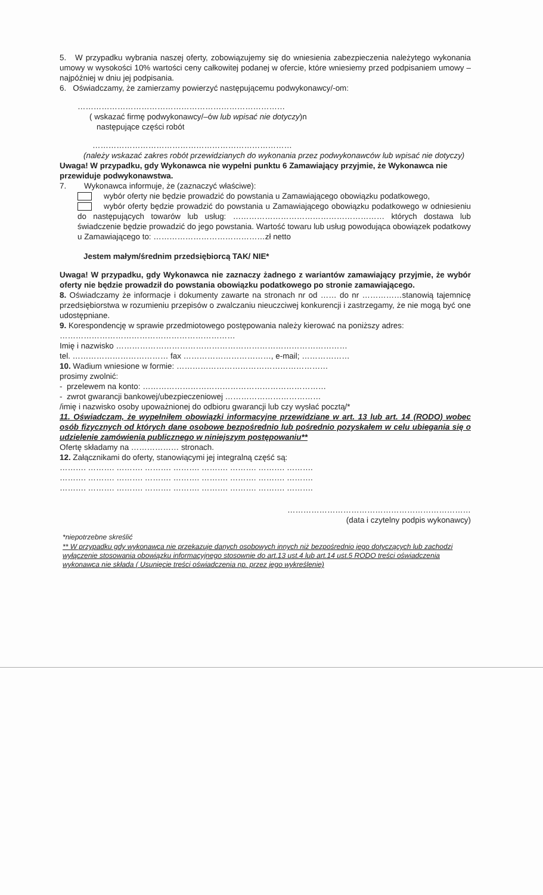5. W przypadku wybrania naszej oferty, zobowiązujemy się do wniesienia zabezpieczenia należytego wykonania umowy w wysokości 10% wartości ceny całkowitej podanej w ofercie, które wniesiemy przed podpisaniem umowy – najpóźniej w dniu jej podpisania.
6. Oświadczamy, że zamierzamy powierzyć następującemu podwykonawcy/-om:
……………………………………………………………………
( wskazać firmę podwykonawcy/–ów lub wpisać nie dotyczy)n
następujące części robót
…………………………………………………………………
(należy wskazać zakres robót przewidzianych do wykonania przez podwykonawców lub wpisać nie dotyczy)
Uwaga! W przypadku, gdy Wykonawca nie wypełni punktu 6 Zamawiający przyjmie, że Wykonawca nie przewiduje podwykonawstwa.
7. Wykonawca informuje, że (zaznaczyć właściwe):
wybór oferty nie będzie prowadzić do powstania u Zamawiającego obowiązku podatkowego,
wybór oferty będzie prowadzić do powstania u Zamawiającego obowiązku podatkowego w odniesieniu do następujących towarów lub usług: ………………………………………………… których dostawa lub świadczenie będzie prowadzić do jego powstania. Wartość towaru lub usług powodująca obowiązek podatkowy u Zamawiającego to: ……………………………………zł netto
Jestem małym/średnim przedsiębiorcą TAK/ NIE*
Uwaga! W przypadku, gdy Wykonawca nie zaznaczy żadnego z wariantów zamawiający przyjmie, że wybór oferty nie będzie prowadził do powstania obowiązku podatkowego po stronie zamawiającego.
8. Oświadczamy że informacje i dokumenty zawarte na stronach nr od …… do nr ……………stanowią tajemnicę przedsiębiorstwa w rozumieniu przepisów o zwalczaniu nieuczciwej konkurencji i zastrzegamy, że nie mogą być one udostępniane.
9. Korespondencję w sprawie przedmiotowego postępowania należy kierować na poniższy adres:
…………………………………………………………
Imię i nazwisko ……………………………………………………………………………
tel. ……………………………… fax ……………………………, e-mail; ………………
10. Wadium wniesione w formie: …………………………………………………
prosimy zwolnić:
- przelewem na konto: ……………………………………………………………
- zwrot gwarancji bankowej/ubezpieczeniowej ………………………………
/imię i nazwisko osoby upoważnionej do odbioru gwarancji lub czy wysłać pocztą/*
11. Oświadczam, że wypełniłem obowiązki informacyjne przewidziane w art. 13 lub art. 14 (RODO) wobec osób fizycznych od których dane osobowe bezpośrednio lub pośrednio pozyskałem w celu ubiegania się o udzielenie zamówienia publicznego w niniejszym postępowaniu**
Ofertę składamy na ……………… stronach.
12. Załącznikami do oferty, stanowiącymi jej integralną część są:
………. ………. ………. ………. ………. ………. ………. ………. ……….
………. ………. ………. ………. ………. ………. ………. ………. ……….
………. ………. ………. ………. ………. ………. ………. ………. ……….
……………………………………………………………
(data i czytelny podpis wykonawcy)
*niepotrzebne skreślić
** W przypadku gdy wykonawca nie przekazuje danych osobowych innych niż bezpośrednio jego dotyczących lub zachodzi wyłączenie stosowania obowiązku informacyjnego stosownie do art.13 ust.4 lub art.14 ust.5 RODO treści oświadczenia wykonawca nie składa ( Usunięcie treści oświadczenia np. przez jego wykreślenie)